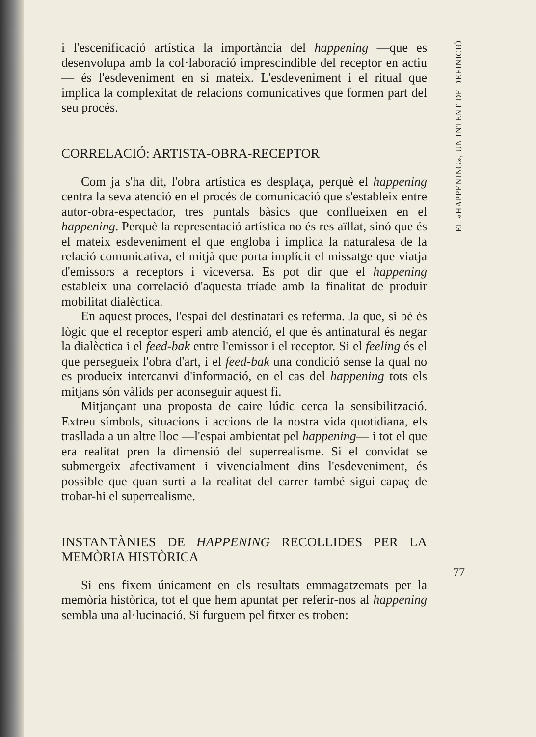i l'escenificació artística la importància del happening —que es desenvolupa amb la col·laboració imprescindible del receptor en actiu— és l'esdeveniment en si mateix. L'esdeveniment i el ritual que implica la complexitat de relacions comunicatives que formen part del seu procés.
CORRELACIÓ: ARTISTA-OBRA-RECEPTOR
Com ja s'ha dit, l'obra artística es desplaça, perquè el happening centra la seva atenció en el procés de comunicació que s'estableix entre autor-obra-espectador, tres puntals bàsics que conflueixen en el happening. Perquè la representació artística no és res aïllat, sinó que és el mateix esdeveniment el que engloba i implica la naturalesa de la relació comunicativa, el mitjà que porta implícit el missatge que viatja d'emissors a receptors i viceversa. Es pot dir que el happening estableix una correlació d'aquesta tríade amb la finalitat de produir mobilitat dialèctica.
En aquest procés, l'espai del destinatari es referma. Ja que, si bé és lògic que el receptor esperi amb atenció, el que és antinatural és negar la dialèctica i el feed-bak entre l'emissor i el receptor. Si el feeling és el que persegueix l'obra d'art, i el feed-bak una condició sense la qual no es produeix intercanvi d'informació, en el cas del happening tots els mitjans són vàlids per aconseguir aquest fi.
Mitjançant una proposta de caire lúdic cerca la sensibilització. Extreu símbols, situacions i accions de la nostra vida quotidiana, els trasllada a un altre lloc —l'espai ambientat pel happening— i tot el que era realitat pren la dimensió del superrealisme. Si el convidat se submergeix afectivament i vivencialment dins l'esdeveniment, és possible que quan surti a la realitat del carrer també sigui capaç de trobar-hi el superrealisme.
INSTANTÀNIES DE HAPPENING RECOLLIDES PER LA MEMÒRIA HISTÒRICA
Si ens fixem únicament en els resultats emmagatzemats per la memòria històrica, tot el que hem apuntat per referir-nos al happening sembla una al·lucinació. Si furguem pel fitxer es troben:
EL «HAPPENING», UN INTENT DE DEFINICIÓ
77